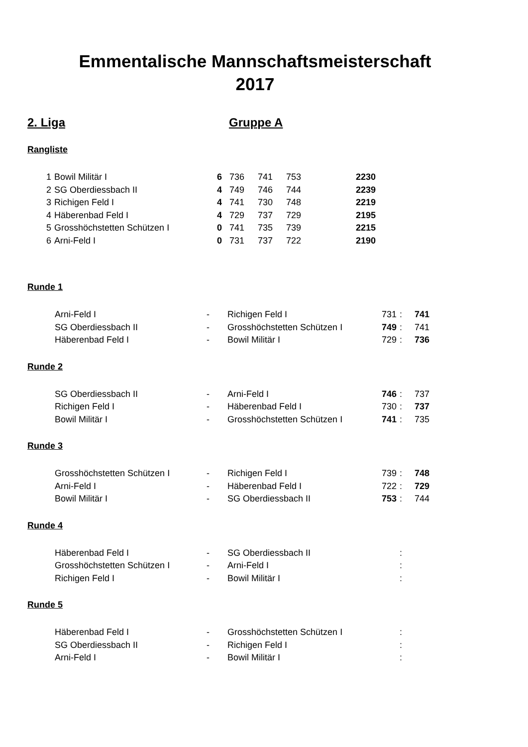Emmentalische Mannschaftsmeisterschaft
2017
2. Liga Gruppe A
Rangliste
| 1 | Bowil Militär I | 6 | 736 | 741 | 753 | 2230 |
| 2 | SG Oberdiessbach II | 4 | 749 | 746 | 744 | 2239 |
| 3 | Richigen Feld I | 4 | 741 | 730 | 748 | 2219 |
| 4 | Häberenbad Feld I | 4 | 729 | 737 | 729 | 2195 |
| 5 | Grosshöchstetten Schützen I | 0 | 741 | 735 | 739 | 2215 |
| 6 | Arni-Feld I | 0 | 731 | 737 | 722 | 2190 |
Runde 1
| | Arni-Feld I | - | Richigen Feld I | 731 | : | 741 |
| | SG Oberdiessbach II | - | Grosshöchstetten Schützen I | 749 | : | 741 |
| | Häberenbad Feld I | - | Bowil Militär I | 729 | : | 736 |
Runde 2
| | SG Oberdiessbach II | - | Arni-Feld I | 746 | : | 737 |
| | Richigen Feld I | - | Häberenbad Feld I | 730 | : | 737 |
| | Bowil Militär I | - | Grosshöchstetten Schützen I | 741 | : | 735 |
Runde 3
| | Grosshöchstetten Schützen I | - | Richigen Feld I | 739 | : | 748 |
| | Arni-Feld I | - | Häberenbad Feld I | 722 | : | 729 |
| | Bowil Militär I | - | SG Oberdiessbach II | 753 | : | 744 |
Runde 4
| | Häberenbad Feld I | - | SG Oberdiessbach II | | : | |
| | Grosshöchstetten Schützen I | - | Arni-Feld I | | : | |
| | Richigen Feld I | - | Bowil Militär I | | : | |
Runde 5
| | Häberenbad Feld I | - | Grosshöchstetten Schützen I | | : | |
| | SG Oberdiessbach II | - | Richigen Feld I | | : | |
| | Arni-Feld I | - | Bowil Militär I | | : | |